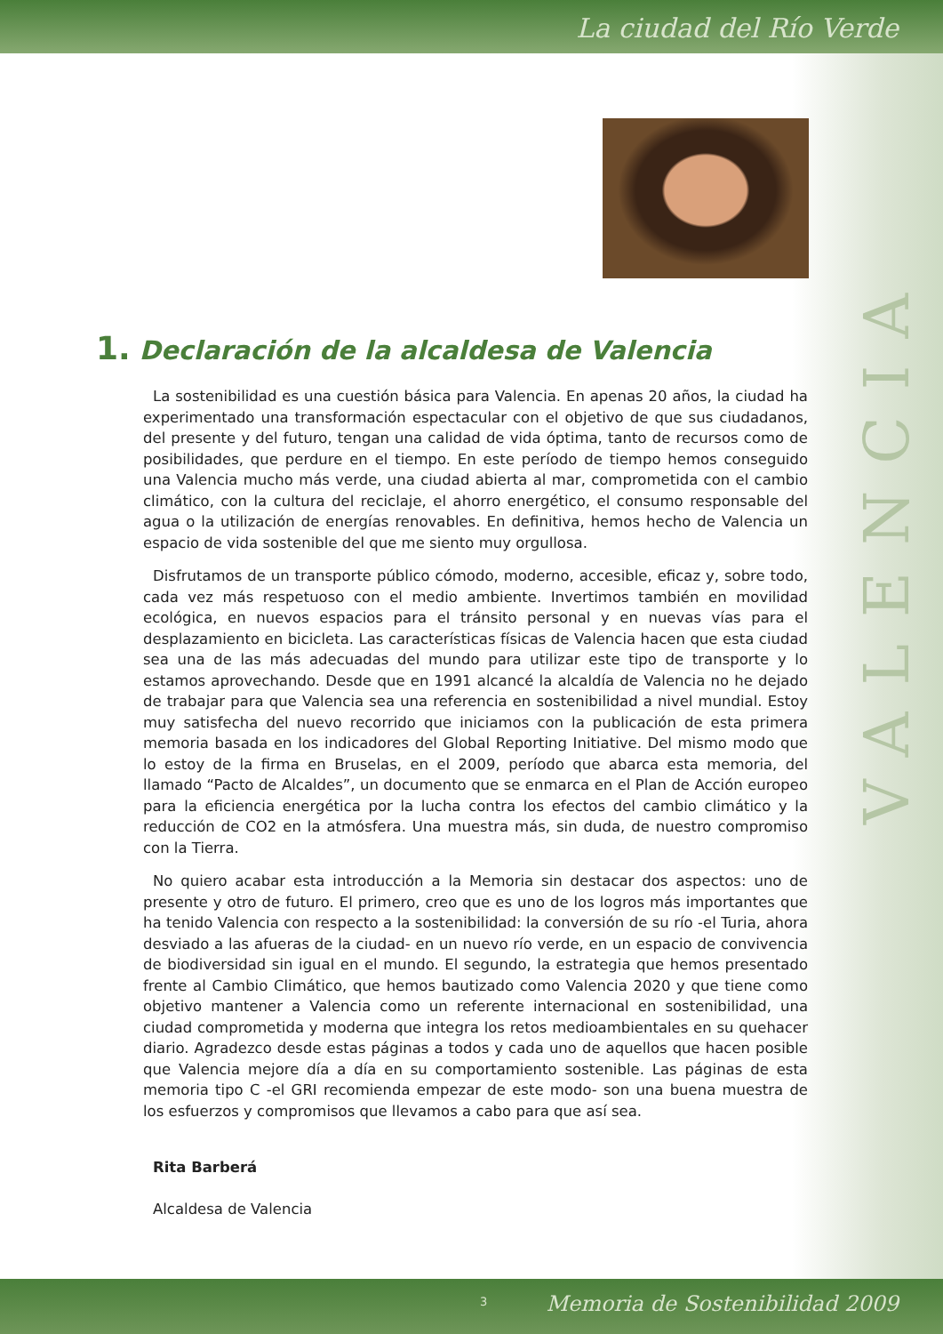La ciudad del Río Verde
1. Declaración de la alcaldesa de Valencia
La sostenibilidad es una cuestión básica para Valencia. En apenas 20 años, la ciudad ha experimentado una transformación espectacular con el objetivo de que sus ciudadanos, del presente y del futuro, tengan una calidad de vida óptima, tanto de recursos como de posibilidades, que perdure en el tiempo. En este período de tiempo hemos conseguido una Valencia mucho más verde, una ciudad abierta al mar, comprometida con el cambio climático, con la cultura del reciclaje, el ahorro energético, el consumo responsable del agua o la utilización de energías renovables. En definitiva, hemos hecho de Valencia un espacio de vida sostenible del que me siento muy orgullosa.
Disfrutamos de un transporte público cómodo, moderno, accesible, eficaz y, sobre todo, cada vez más respetuoso con el medio ambiente. Invertimos también en movilidad ecológica, en nuevos espacios para el tránsito personal y en nuevas vías para el desplazamiento en bicicleta. Las características físicas de Valencia hacen que esta ciudad sea una de las más adecuadas del mundo para utilizar este tipo de transporte y lo estamos aprovechando. Desde que en 1991 alcancé la alcaldía de Valencia no he dejado de trabajar para que Valencia sea una referencia en sostenibilidad a nivel mundial. Estoy muy satisfecha del nuevo recorrido que iniciamos con la publicación de esta primera memoria basada en los indicadores del Global Reporting Initiative. Del mismo modo que lo estoy de la firma en Bruselas, en el 2009, período que abarca esta memoria, del llamado “Pacto de Alcaldes”, un documento que se enmarca en el Plan de Acción europeo para la eficiencia energética por la lucha contra los efectos del cambio climático y la reducción de CO2 en la atmósfera. Una muestra más, sin duda, de nuestro compromiso con la Tierra.
No quiero acabar esta introducción a la Memoria sin destacar dos aspectos: uno de presente y otro de futuro. El primero, creo que es uno de los logros más importantes que ha tenido Valencia con respecto a la sostenibilidad: la conversión de su río -el Turia, ahora desviado a las afueras de la ciudad- en un nuevo río verde, en un espacio de convivencia de biodiversidad sin igual en el mundo. El segundo, la estrategia que hemos presentado frente al Cambio Climático, que hemos bautizado como Valencia 2020 y que tiene como objetivo mantener a Valencia como un referente internacional en sostenibilidad, una ciudad comprometida y moderna que integra los retos medioambientales en su quehacer diario. Agradezco desde estas páginas a todos y cada uno de aquellos que hacen posible que Valencia mejore día a día en su comportamiento sostenible. Las páginas de esta memoria tipo C -el GRI recomienda empezar de este modo- son una buena muestra de los esfuerzos y compromisos que llevamos a cabo para que así sea.
Rita Barberá
Alcaldesa de Valencia
VALENCIA
3 Memoria de Sostenibilidad 2009